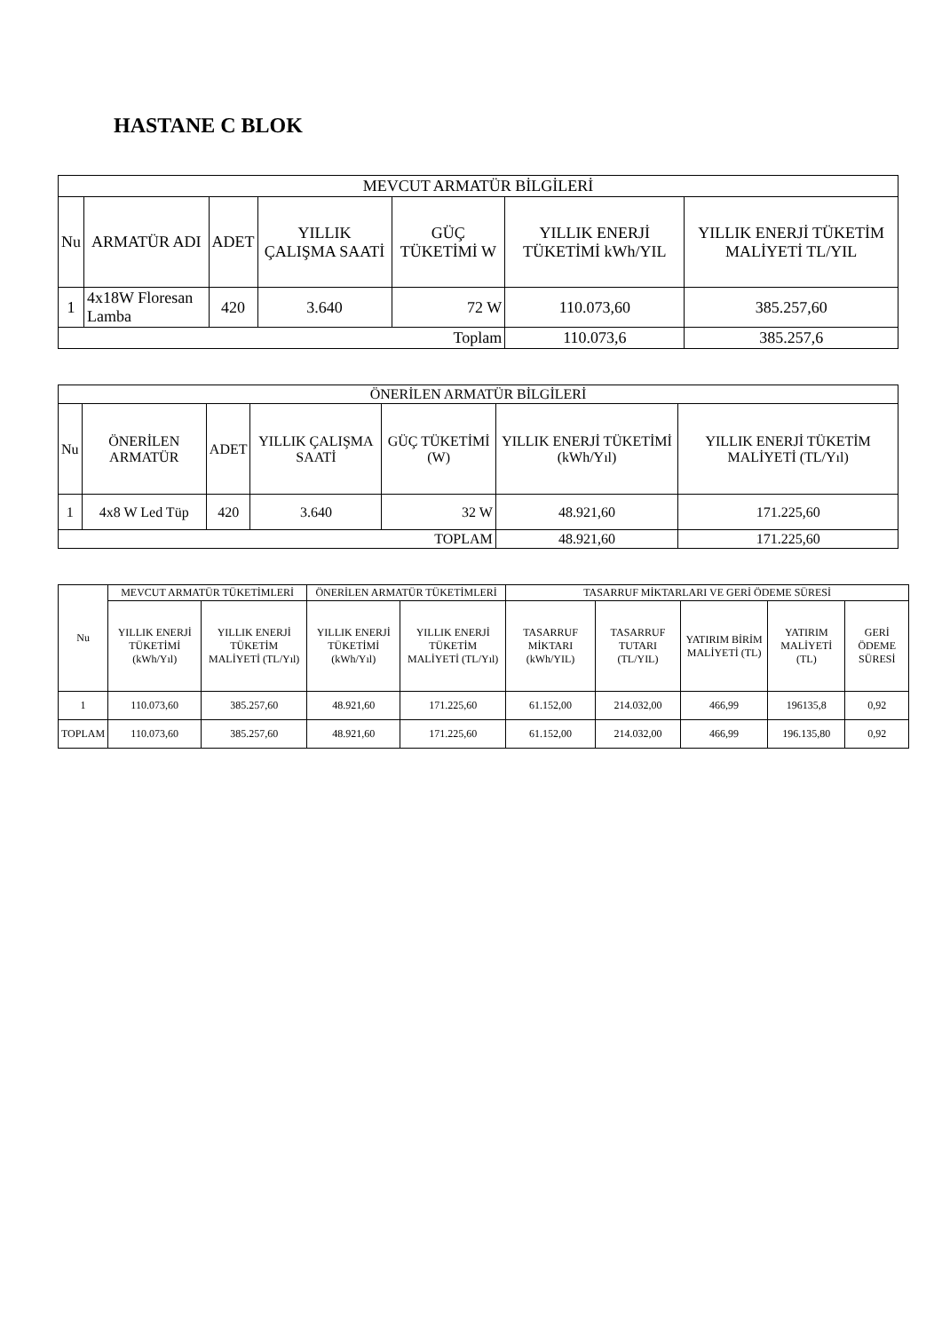HASTANE C BLOK
| MEVCUT ARMATÜR BİLGİLERİ | | | | | | |
| --- | --- | --- | --- | --- | --- | --- |
| Nu | ARMATÜR ADI | ADET | YILLIK ÇALIŞMA SAATİ | GÜÇ TÜKETİMİ W | YILLIK ENERJİ TÜKETİMİ kWh/YIL | YILLIK ENERJİ TÜKETİM MALİYETİ TL/YIL |
| 1 | 4x18W Floresan Lamba | 420 | 3.640 | 72 W | 110.073,60 | 385.257,60 |
| Toplam | | | | | 110.073,6 | 385.257,6 |
| ÖNERİLEN ARMATÜR BİLGİLERİ | | | | | | |
| --- | --- | --- | --- | --- | --- | --- |
| Nu | ÖNERİLEN ARMATÜR | ADET | YILLIK ÇALIŞMA SAATİ | GÜÇ TÜKETİMİ (W) | YILLIK ENERJİ TÜKETİMİ (kWh/Yıl) | YILLIK ENERJİ TÜKETİM MALİYETİ (TL/Yıl) |
| 1 | 4x8 W Led Tüp | 420 | 3.640 | 32 W | 48.921,60 | 171.225,60 |
| TOPLAM | | | | | 48.921,60 | 171.225,60 |
| Nu | MEVCUT ARMATÜR TÜKETİMLERİ | | ÖNERİLEN ARMATÜR TÜKETİMLERİ | | TASARRUF MİKTARLARI VE GERİ ÖDEME SÜRESİ | | | | |
| --- | --- | --- | --- | --- | --- | --- | --- | --- | --- |
| | YILLIK ENERJİ TÜKETİMİ (kWh/Yıl) | YILLIK ENERJİ TÜKETİM MALİYETİ (TL/Yıl) | YILLIK ENERJİ TÜKETİMİ (kWh/Yıl) | YILLIK ENERJİ TÜKETİM MALİYETİ (TL/Yıl) | TASARRUF MİKTARI (kWh/YIL) | TASARRUF TUTARI (TL/YIL) | YATIRIM BİRİM MALİYETİ (TL) | YATIRIM MALİYETİ (TL) | GERİ ÖDEME SÜRESİ |
| 1 | 110.073,60 | 385.257,60 | 48.921,60 | 171.225,60 | 61.152,00 | 214.032,00 | 466,99 | 196135,8 | 0,92 |
| TOPLAM | 110.073,60 | 385.257,60 | 48.921,60 | 171.225,60 | 61.152,00 | 214.032,00 | 466,99 | 196.135,80 | 0,92 |